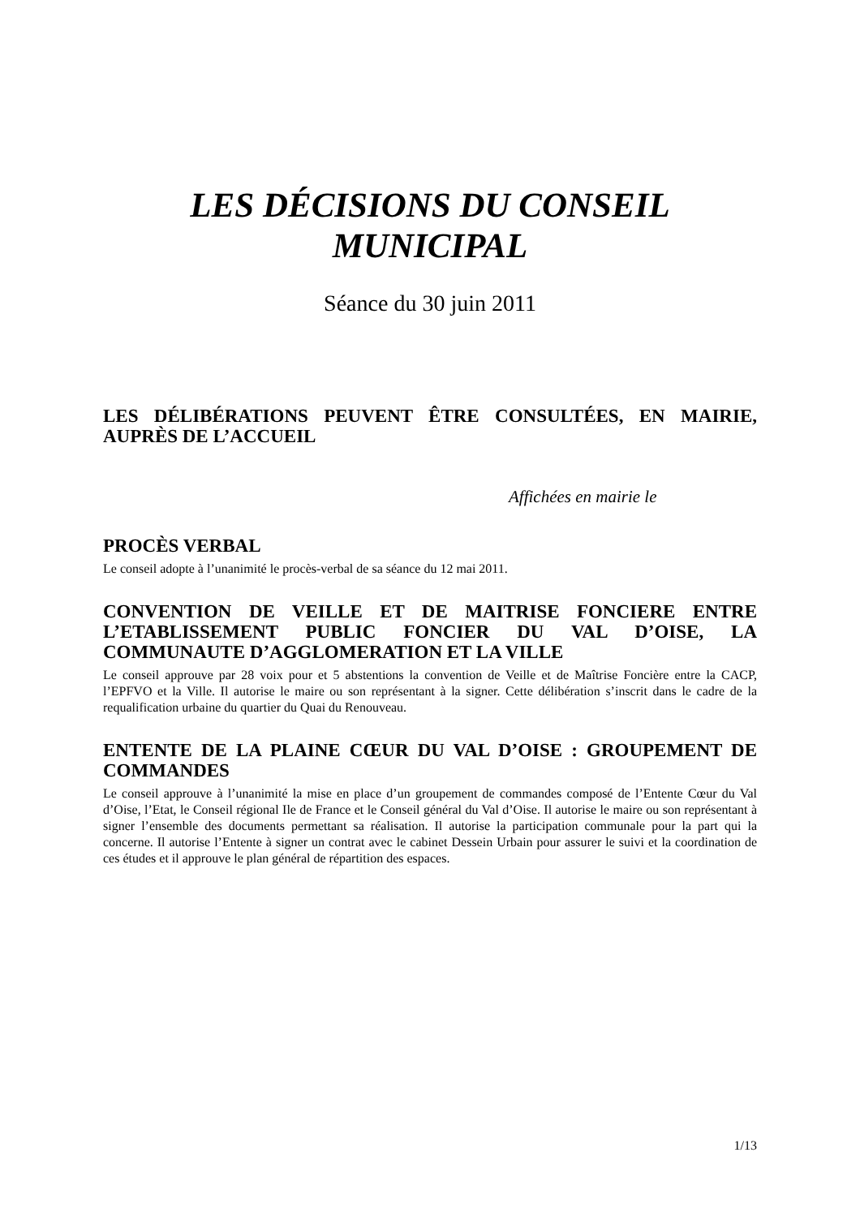LES DÉCISIONS DU CONSEIL MUNICIPAL
Séance du 30 juin 2011
LES DÉLIBÉRATIONS PEUVENT ÊTRE CONSULTÉES, EN MAIRIE, AUPRÈS DE L’ACCUEIL
Affichées en mairie le
PROCÈS VERBAL
Le conseil adopte à l’unanimité le procès-verbal de sa séance du 12 mai 2011.
CONVENTION DE VEILLE ET DE MAITRISE FONCIERE ENTRE L’ETABLISSEMENT PUBLIC FONCIER DU VAL D’OISE, LA COMMUNAUTE D’AGGLOMERATION ET LA VILLE
Le conseil approuve par 28 voix pour et 5 abstentions la convention de Veille et de Maîtrise Foncière entre la CACP, l’EPFVO et la Ville. Il autorise le maire ou son représentant à la signer. Cette délibération s’inscrit dans le cadre de la requalification urbaine du quartier du Quai du Renouveau.
ENTENTE DE LA PLAINE CŒUR DU VAL D’OISE : GROUPEMENT DE COMMANDES
Le conseil approuve à l’unanimité la mise en place d’un groupement de commandes composé de l’Entente Cœur du Val d’Oise, l’Etat, le Conseil régional Ile de France et le Conseil général du Val d’Oise. Il autorise le maire ou son représentant à signer l’ensemble des documents permettant sa réalisation. Il autorise la participation communale pour la part qui la concerne. Il autorise l’Entente à signer un contrat avec le cabinet Dessein Urbain pour assurer le suivi et la coordination de ces études et il approuve le plan général de répartition des espaces.
1/13